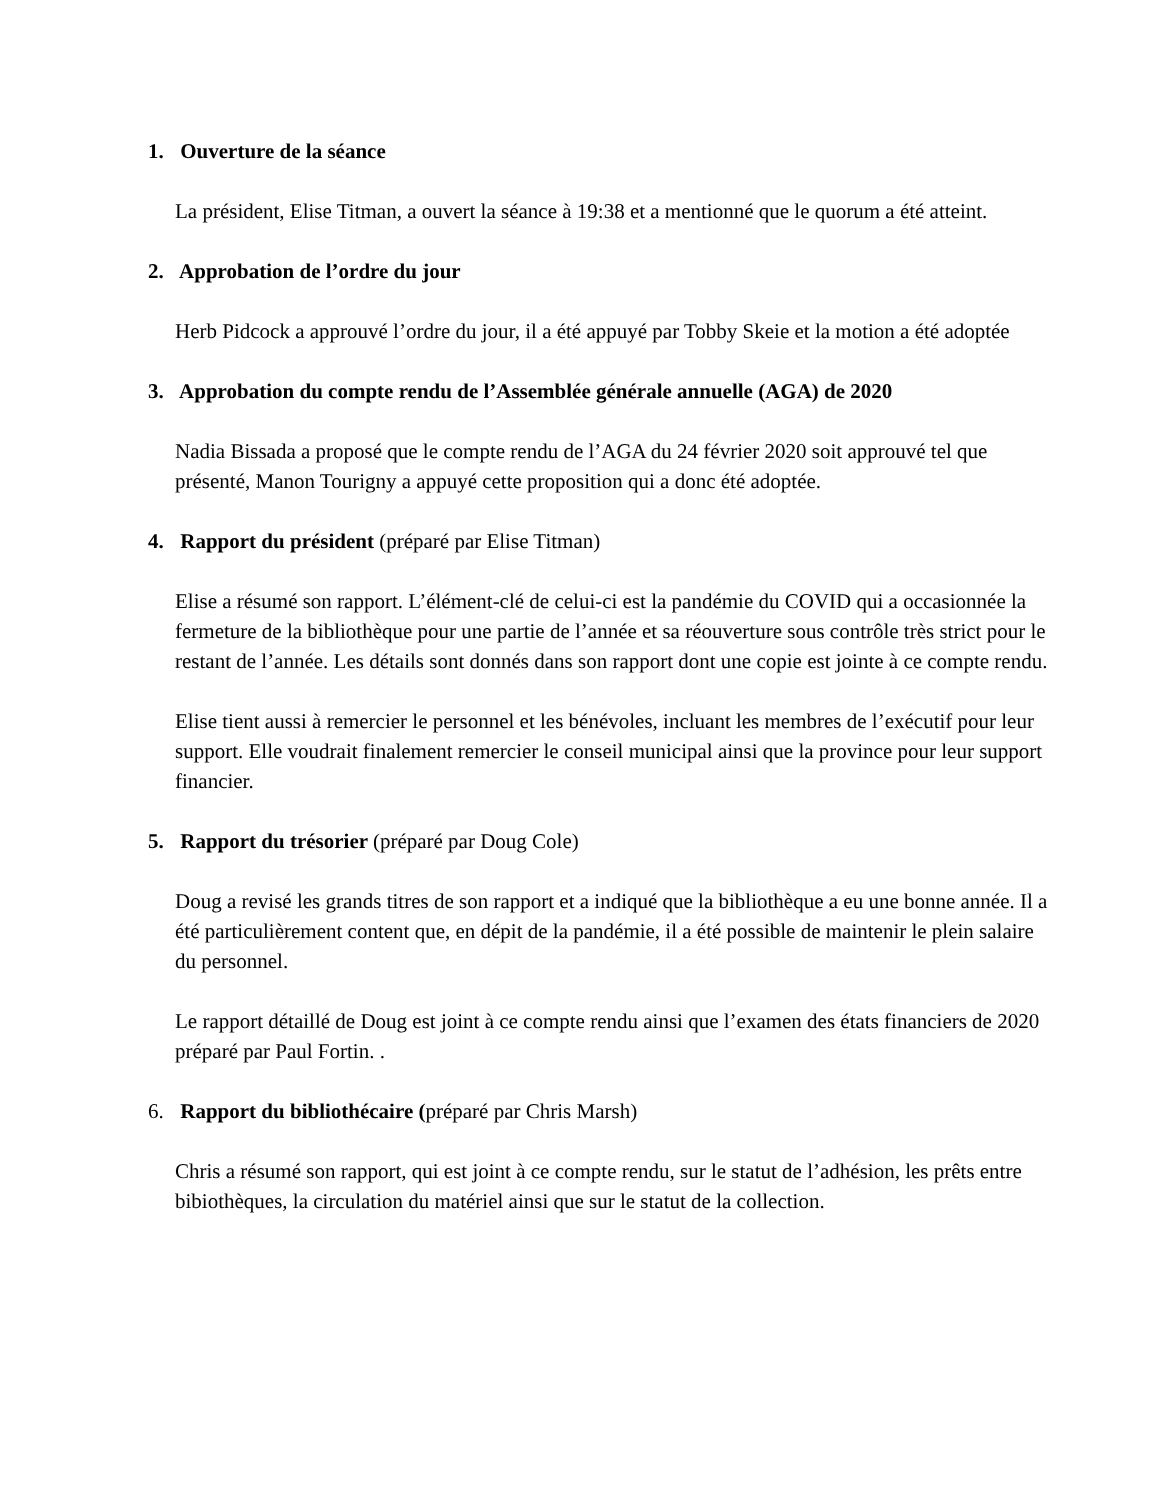1. Ouverture de la séance
La président, Elise Titman, a ouvert la séance à 19:38 et a mentionné que le quorum a été atteint.
2. Approbation de l’ordre du jour
Herb Pidcock a approuvé l’ordre du jour, il a été appuyé par Tobby Skeie et la motion a été adoptée
3. Approbation du compte rendu de l’Assemblée générale annuelle (AGA) de 2020
Nadia Bissada a proposé que le compte rendu de l’AGA du 24 février 2020 soit approuvé tel que présenté, Manon Tourigny a appuyé cette proposition qui a donc été adoptée.
4. Rapport du président (préparé par Elise Titman)
Elise a résumé son rapport. L’élément-clé de celui-ci est la pandémie du COVID qui a occasionnée la fermeture de la bibliothèque pour une partie de l’année et sa réouverture sous contrôle très strict pour le restant de l’année. Les détails sont donnés dans son rapport dont une copie est jointe à ce compte rendu.
Elise tient aussi à remercier le personnel et les bénévoles, incluant les membres de l’exécutif pour leur support. Elle voudrait finalement remercier le conseil municipal ainsi que la province pour leur support financier.
5. Rapport du trésorier (préparé par Doug Cole)
Doug a revisé les grands titres de son rapport et a indiqué que la bibliothèque a eu une bonne année. Il a été particulièrement content que, en dépit de la pandémie, il a été possible de maintenir le plein salaire du personnel.
Le rapport détaillé de Doug est joint à ce compte rendu ainsi que l’examen des états financiers de 2020 préparé par Paul Fortin. .
6. Rapport du bibliothécaire (préparé par Chris Marsh)
Chris a résumé son rapport, qui est joint à ce compte rendu, sur le statut de l’adhésion, les prêts entre bibiothèques, la circulation du matériel ainsi que sur le statut de la collection.